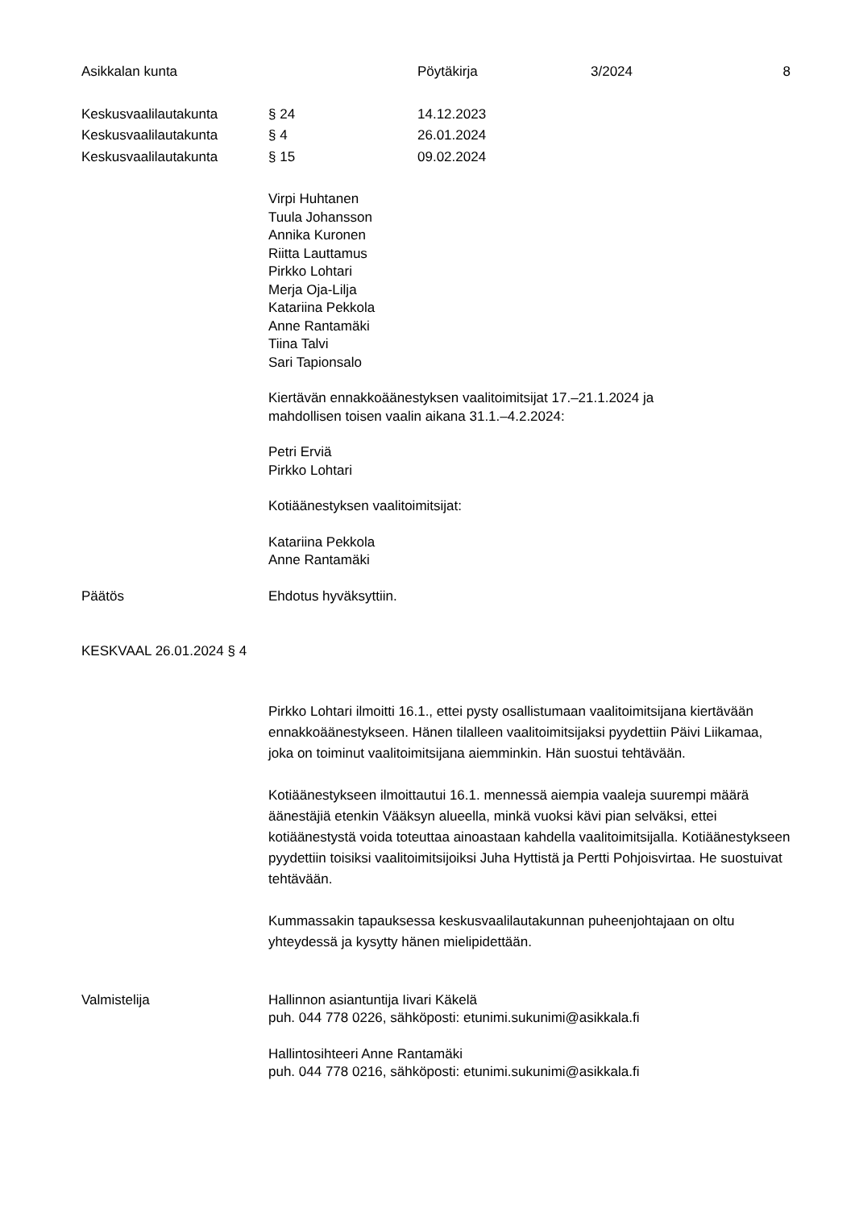Asikkalan kunta Pöytäkirja 3/2024 8
Keskusvaalilautakunta § 24 14.12.2023
Keskusvaalilautakunta § 4 26.01.2024
Keskusvaalilautakunta § 15 09.02.2024
Virpi Huhtanen
Tuula Johansson
Annika Kuronen
Riitta Lauttamus
Pirkko Lohtari
Merja Oja-Lilja
Katariina Pekkola
Anne Rantamäki
Tiina Talvi
Sari Tapionsalo
Kiertävän ennakkoäänestyksen vaalitoimitsijat 17.–21.1.2024 ja
mahdollisen toisen vaalin aikana 31.1.–4.2.2024:
Petri Erviä
Pirkko Lohtari
Kotiäänestyksen vaalitoimitsijat:
Katariina Pekkola
Anne Rantamäki
Päätös Ehdotus hyväksyttiin.
KESKVAAL 26.01.2024 § 4
Pirkko Lohtari ilmoitti 16.1., ettei pysty osallistumaan vaalitoimitsijana kiertävään ennakkoäänestykseen. Hänen tilalleen vaalitoimitsijaksi pyydettiin Päivi Liikamaa, joka on toiminut vaalitoimitsijana aiemminkin. Hän suostui tehtävään.
Kotiäänestykseen ilmoittautui 16.1. mennessä aiempia vaaleja suurempi määrä äänestäjiä etenkin Vääksyn alueella, minkä vuoksi kävi pian selväksi, ettei kotiäänestystä voida toteuttaa ainoastaan kahdella vaalitoimitsijalla. Kotiäänestykseen pyydettiin toisiksi vaalitoimitsijoiksi Juha Hyttistä ja Pertti Pohjoisvirtaa. He suostuivat tehtävään.
Kummassakin tapauksessa keskusvaalilautakunnan puheenjohtajaan on oltu yhteydessä ja kysytty hänen mielipidettään.
Valmistelija Hallinnon asiantuntija Iivari Käkelä
puh. 044 778 0226, sähköposti: etunimi.sukunimi@asikkala.fi
Hallintosihteeri Anne Rantamäki
puh. 044 778 0216, sähköposti: etunimi.sukunimi@asikkala.fi